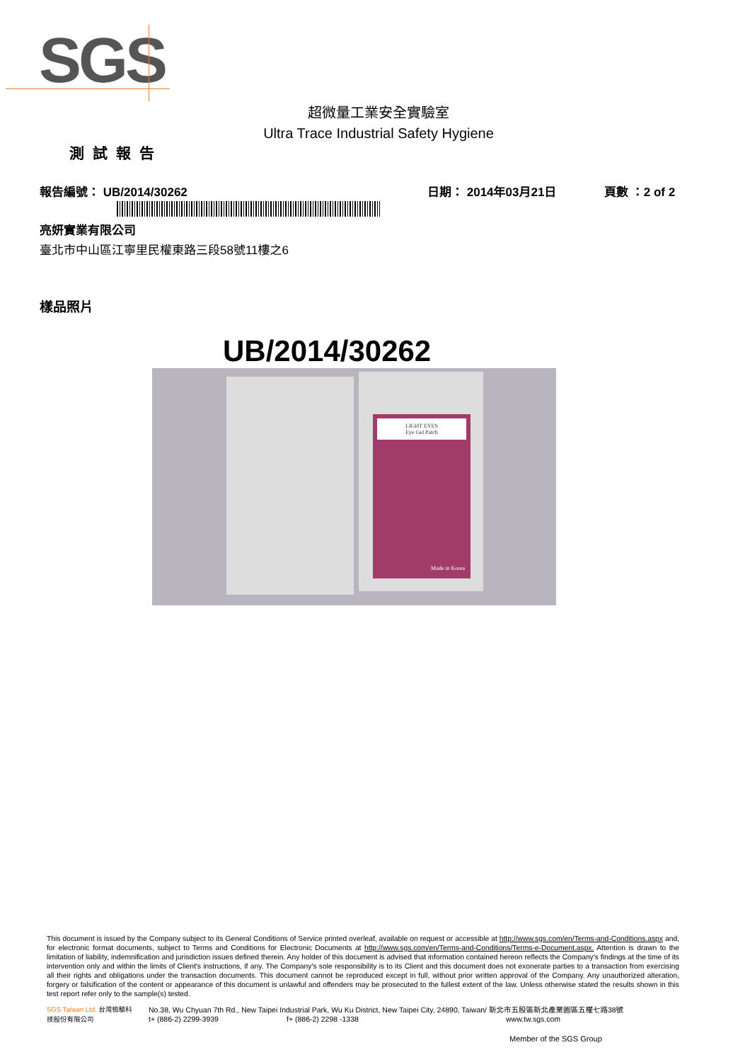SGS
超微量工業安全實驗室
Ultra Trace Industrial Safety Hygiene
測試報告
報告編號： UB/2014/30262 日期： 2014年03月21日 頁數 ：2 of 2
亮妍實業有限公司
臺北市中山區江寧里民權東路三段58號11樓之6
樣品照片
UB/2014/30262
LIGHT EYES
Eye Gel Patch
Made in Korea
This document is issued by the Company subject to its General Conditions of Service printed overleaf, available on request or accessible at http://www.sgs.com/en/Terms-and-Conditions.aspx and, for electronic format documents, subject to Terms and Conditions for Electronic Documents at http://www.sgs.com/en/Terms-and-Conditions/Terms-e-Document.aspx. Attention is drawn to the limitation of liability, indemnification and jurisdiction issues defined therein. Any holder of this document is advised that information contained hereon reflects the Company's findings at the time of its intervention only and within the limits of Client's instructions, if any. The Company's sole responsibility is to its Client and this document does not exonerate parties to a transaction from exercising all their rights and obligations under the transaction documents. This document cannot be reproduced except in full, without prior written approval of the Company. Any unauthorized alteration, forgery or falsification of the content or appearance of this document is unlawful and offenders may be prosecuted to the fullest extent of the law. Unless otherwise stated the results shown in this test report refer only to the sample(s) tested.
SGS Taiwan Ltd. 台灣檢驗科技股份有限公司
No.38, Wu Chyuan 7th Rd., New Taipei Industrial Park, Wu Ku District, New Taipei City, 24890, Taiwan/ 新北市五股區新北產業園區五權七路38號
t+ (886-2) 2299-3939 f+ (886-2) 2298 -1338 www.tw.sgs.com
Member of the SGS Group